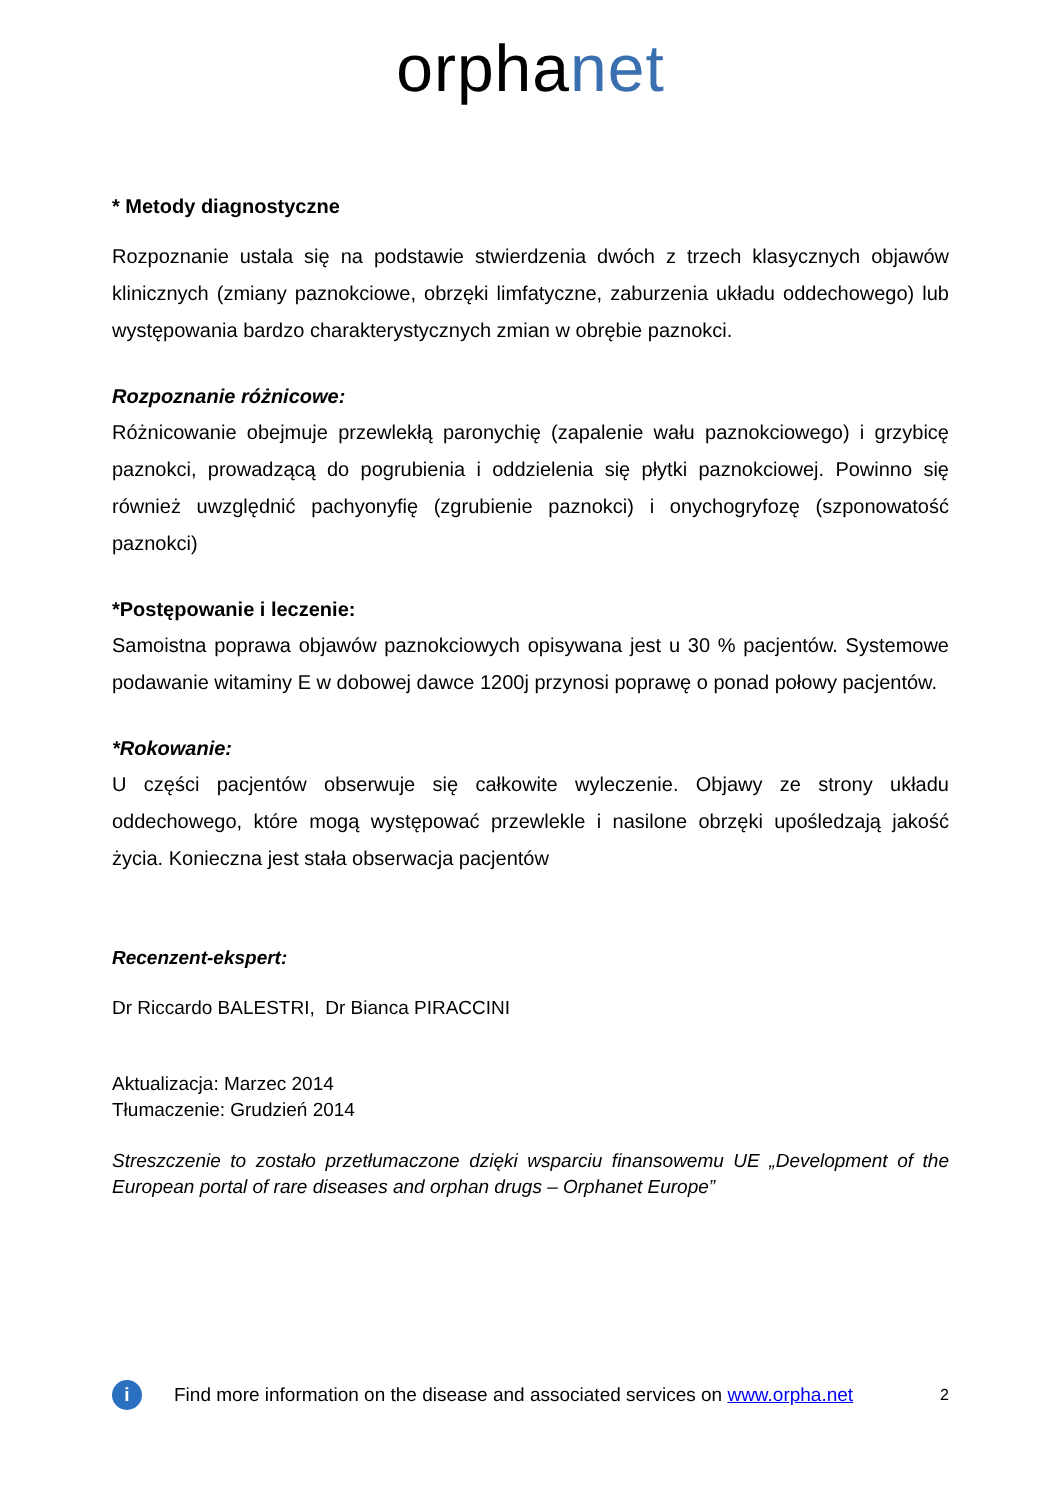orphanet
* Metody diagnostyczne
Rozpoznanie ustala się na podstawie stwierdzenia dwóch z trzech klasycznych objawów klinicznych (zmiany paznokciowe, obrzęki limfatyczne, zaburzenia układu oddechowego) lub występowania bardzo charakterystycznych zmian w obrębie paznokci.
Rozpoznanie różnicowe:
Różnicowanie obejmuje przewlekłą paronychię (zapalenie wału paznokciowego) i grzybicę paznokci, prowadzącą do pogrubienia i oddzielenia się płytki paznokciowej. Powinno się również uwzględnić pachyonyfię (zgrubienie paznokci) i onychogryfozę (szponowatość paznokci)
*Postępowanie i leczenie:
Samoistna poprawa objawów paznokciowych opisywana jest u 30 % pacjentów. Systemowe podawanie witaminy E w dobowej dawce 1200j przynosi poprawę o ponad połowy pacjentów.
*Rokowanie:
U części pacjentów obserwuje się całkowite wyleczenie. Objawy ze strony układu oddechowego, które mogą występować przewlekle i nasilone obrzęki upośledzają jakość życia. Konieczna jest stała obserwacja pacjentów
Recenzent-ekspert:
Dr Riccardo BALESTRI, Dr Bianca PIRACCINI
Aktualizacja: Marzec 2014
Tłumaczenie: Grudzień 2014
Streszczenie to zostało przetłumaczone dzięki wsparciu finansowemu UE „Development of the European portal of rare diseases and orphan drugs – Orphanet Europe”
i
Find more information on the disease and associated services on www.orpha.net 2